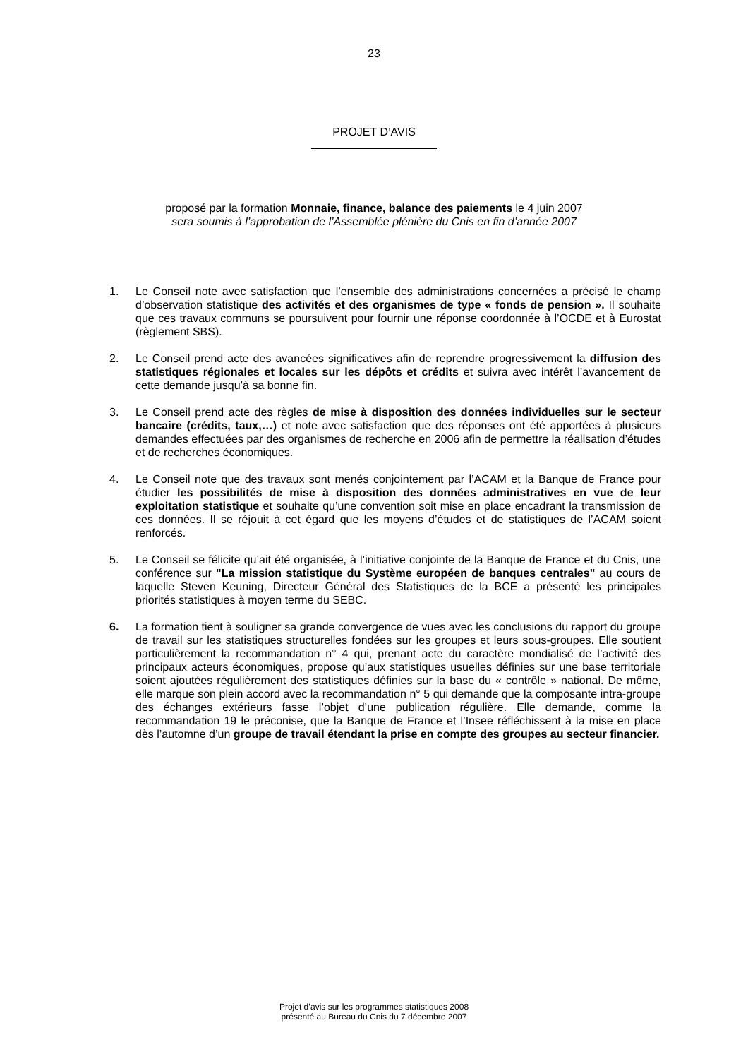23
PROJET D’AVIS
proposé par la formation Monnaie, finance, balance des paiements le 4 juin 2007
sera soumis à l’approbation de l’Assemblée plénière du Cnis en fin d’année 2007
1. Le Conseil note avec satisfaction que l’ensemble des administrations concernées a précisé le champ d’observation statistique des activités et des organismes de type « fonds de pension ». Il souhaite que ces travaux communs se poursuivent pour fournir une réponse coordonnée à l’OCDE et à Eurostat (règlement SBS).
2. Le Conseil prend acte des avancées significatives afin de reprendre progressivement la diffusion des statistiques régionales et locales sur les dépôts et crédits et suivra avec intérêt l’avancement de cette demande jusqu’à sa bonne fin.
3. Le Conseil prend acte des règles de mise à disposition des données individuelles sur le secteur bancaire (crédits, taux,…) et note avec satisfaction que des réponses ont été apportées à plusieurs demandes effectuées par des organismes de recherche en 2006 afin de permettre la réalisation d’études et de recherches économiques.
4. Le Conseil note que des travaux sont menés conjointement par l’ACAM et la Banque de France pour étudier les possibilités de mise à disposition des données administratives en vue de leur exploitation statistique et souhaite qu’une convention soit mise en place encadrant la transmission de ces données. Il se réjouit à cet égard que les moyens d’études et de statistiques de l’ACAM soient renforcés.
5. Le Conseil se félicite qu’ait été organisée, à l’initiative conjointe de la Banque de France et du Cnis, une conférence sur "La mission statistique du Système européen de banques centrales" au cours de laquelle Steven Keuning, Directeur Général des Statistiques de la BCE a présenté les principales priorités statistiques à moyen terme du SEBC.
6. La formation tient à souligner sa grande convergence de vues avec les conclusions du rapport du groupe de travail sur les statistiques structurelles fondées sur les groupes et leurs sous-groupes. Elle soutient particulièrement la recommandation n° 4 qui, prenant acte du caractère mondialisé de l’activité des principaux acteurs économiques, propose qu’aux statistiques usuelles définies sur une base territoriale soient ajoutées régulièrement des statistiques définies sur la base du « contrôle » national. De même, elle marque son plein accord avec la recommandation n° 5 qui demande que la composante intra-groupe des échanges extérieurs fasse l’objet d’une publication régulière. Elle demande, comme la recommandation 19 le préconise, que la Banque de France et l’Insee réfléchissent à la mise en place dès l’automne d’un groupe de travail étendant la prise en compte des groupes au secteur financier.
Projet d’avis sur les programmes statistiques 2008
présenté au Bureau du Cnis du 7 décembre 2007